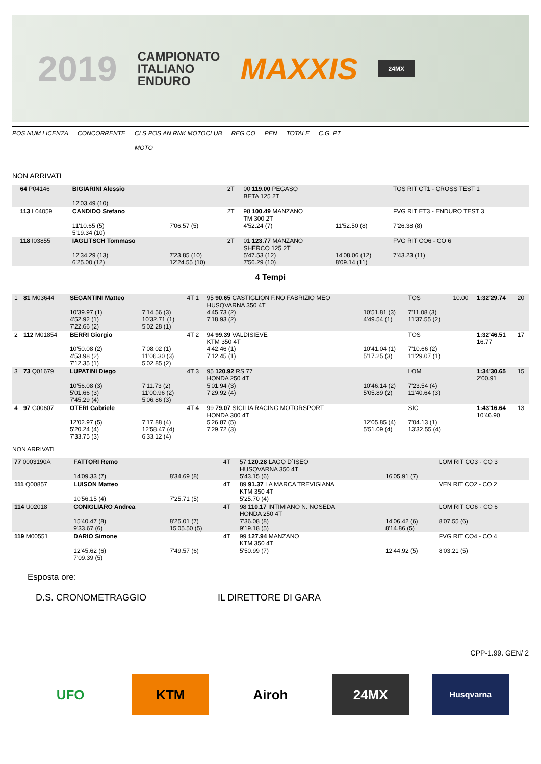2019
CAMPIONATO
ITALIANO
ENDURO
MAXXIS 24MX
POS NUM LICENZA CONCORRENTE CLS POS AN RNK MOTOCLUB
MOTO REG CO PEN TOTALE C.G. PT
NON ARRIVATI
| | 64 P04146 | BIGIARINI Alessio 12'03.49 (10) | | 2T | 00 119.00 PEGASO BETA 125 2T | | TOS RIT CT1 - CROSS TEST 1 |
| | 113 L04059 | CANDIDO Stefano 11'10.65 (5) 5'19.34 (10) | 7'06.57 (5) | 2T | 98 100.49 MANZANO TM 300 2T 4'52.24 (7) | 11'52.50 (8) | FVG RIT ET3 - ENDURO TEST 3 7'26.38 (8) |
| | 118 I03855 | IAGLITSCH Tommaso 12'34.29 (13) 6'25.00 (12) | 7'23.85 (10) 12'24.55 (10) | 2T | 01 123.77 MANZANO SHERCO 125 2T 5'47.53 (12) 7'56.29 (10) | 14'08.06 (12) 8'09.14 (11) | FVG RIT CO6 - CO 6 7'43.23 (11) |
4 Tempi
| 1 | 81 M03644 | SEGANTINI Matteo 10'39.97 (1) 4'52.92 (1) 7'22.66 (2) | 7'14.56 (3) 10'32.71 (1) 5'02.28 (1) | 4T 1 | 95 90.65 CASTIGLION F.NO FABRIZIO MEO HUSQVARNA 350 4T 4'45.73 (2) 7'18.93 (2) | 10'51.81 (3) 4'49.54 (1) | TOS 7'11.08 (3) 11'37.55 (2) | 10.00 | 1:32'29.74 | 20 |
| 2 | 112 M01854 | BERRI Giorgio 10'50.08 (2) 4'53.98 (2) 7'12.35 (1) | 7'08.02 (1) 11'06.30 (3) 5'02.85 (2) | 4T 2 | 94 99.39 VALDISIEVE KTM 350 4T 4'42.46 (1) 7'12.45 (1) | 10'41.04 (1) 5'17.25 (3) | TOS 7'10.66 (2) 11'29.07 (1) | | 1:32'46.51 16.77 | 17 |
| 3 | 73 Q01679 | LUPATINI Diego 10'56.08 (3) 5'01.66 (3) 7'45.29 (4) | 7'11.73 (2) 11'00.96 (2) 5'06.86 (3) | 4T 3 | 95 120.92 RS 77 HONDA 250 4T 5'01.94 (3) 7'29.92 (4) | 10'46.14 (2) 5'05.89 (2) | LOM 7'23.54 (4) 11'40.64 (3) | | 1:34'30.65 2'00.91 | 15 |
| 4 | 97 G00607 | OTERI Gabriele 12'02.97 (5) 5'20.24 (4) 7'33.75 (3) | 7'17.88 (4) 12'58.47 (4) 6'33.12 (4) | 4T 4 | 99 79.07 SICILIA RACING MOTORSPORT HONDA 300 4T 5'26.87 (5) 7'29.72 (3) | 12'05.85 (4) 5'51.09 (4) | SIC 7'04.13 (1) 13'32.55 (4) | | 1:43'16.64 10'46.90 | 13 |
NON ARRIVATI
| 77 0003190A | FATTORI Remo 14'09.33 (7) | 8'34.69 (8) | 4T | 57 120.28 LAGO D`ISEO HUSQVARNA 350 4T 5'43.15 (6) | 16'05.91 (7) | LOM RIT CO3 - CO 3 |
| 111 Q00857 | LUISON Matteo 10'56.15 (4) | 7'25.71 (5) | 4T | 89 91.37 LA MARCA TREVIGIANA KTM 350 4T 5'25.70 (4) | | VEN RIT CO2 - CO 2 |
| 114 U02018 | CONIGLIARO Andrea 15'40.47 (8) 9'33.67 (6) | 8'25.01 (7) 15'05.50 (5) | 4T | 98 110.17 INTIMIANO N. NOSEDA HONDA 250 4T 7'36.08 (8) 9'19.18 (5) | 14'06.42 (6) 8'14.86 (5) | LOM RIT CO6 - CO 6 8'07.55 (6) |
| 119 M00551 | DARIO Simone 12'45.62 (6) 7'09.39 (5) | 7'49.57 (6) | 4T | 99 127.94 MANZANO KTM 350 4T 5'50.99 (7) | 12'44.92 (5) | FVG RIT CO4 - CO 4 8'03.21 (5) |
Esposta ore:
D.S. CRONOMETRAGGIO IL DIRETTORE DI GARA
CPP-1.99. GEN/ 2
UFO KTM Airoh 24MX
Husqvarna